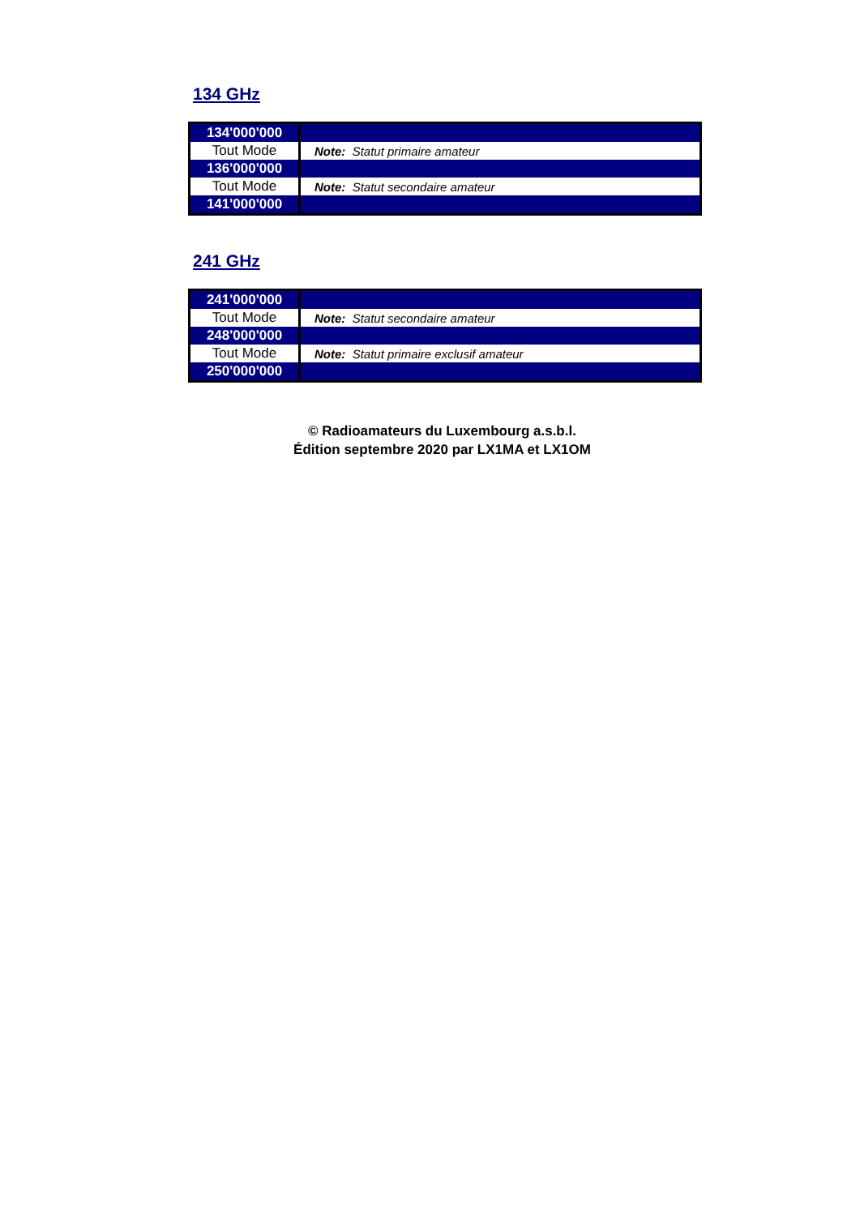134 GHz
| 134'000'000 | |
| Tout Mode | Note: Statut primaire amateur |
| 136'000'000 | |
| Tout Mode | Note: Statut secondaire amateur |
| 141'000'000 | |
241 GHz
| 241'000'000 | |
| Tout Mode | Note: Statut secondaire amateur |
| 248'000'000 | |
| Tout Mode | Note: Statut primaire exclusif amateur |
| 250'000'000 | |
© Radioamateurs du Luxembourg a.s.b.l.
Édition septembre 2020 par LX1MA et LX1OM